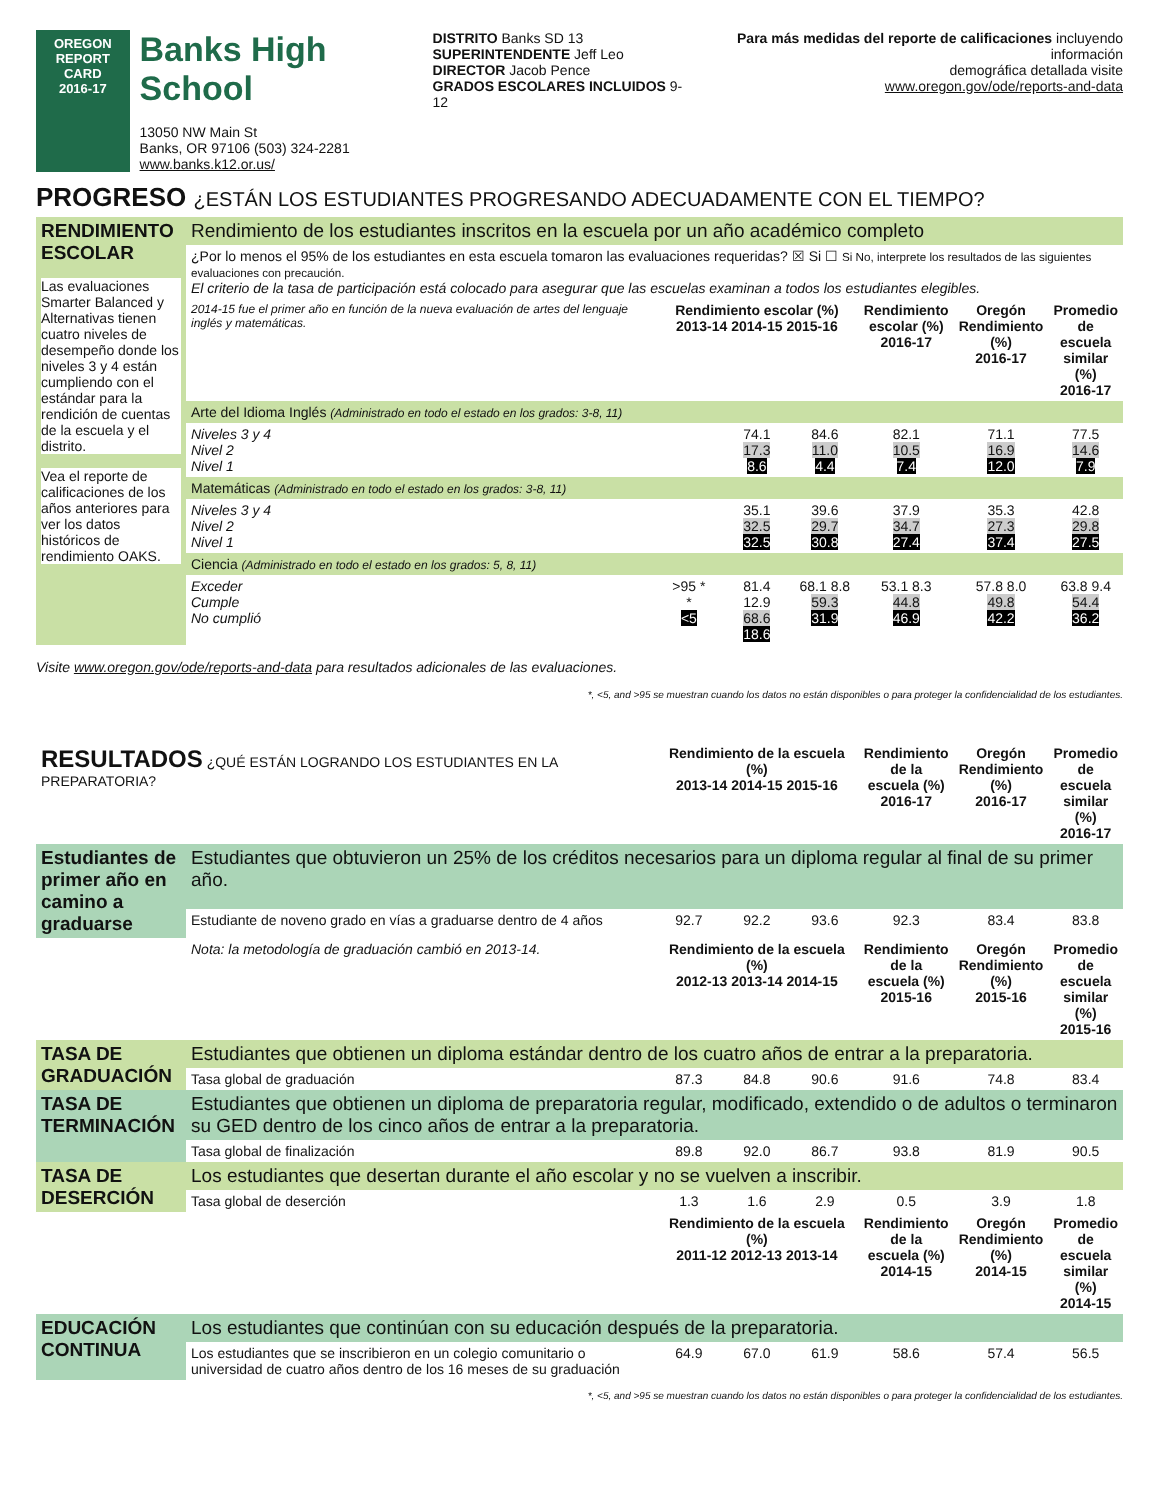OREGON
REPORT CARD
2016-17
Banks High School
13050 NW Main St
Banks, OR 97106 (503) 324-2281
www.banks.k12.or.us/
DISTRITO Banks SD 13
SUPERINTENDENTE Jeff Leo
DIRECTOR Jacob Pence
GRADOS ESCOLARES INCLUIDOS 9-12
Para más medidas del reporte de calificaciones incluyendo información
demográfica detallada visite
www.oregon.gov/ode/reports-and-data
PROGRESO ¿ESTÁN LOS ESTUDIANTES PROGRESANDO ADECUADAMENTE CON EL TIEMPO?
| RENDIMIENTO ESCOLAR Las evaluaciones Smarter Balanced y Alternativas tienen cuatro niveles de desempeño donde los niveles 3 y 4 están cumpliendo con el estándar para la rendición de cuentas de la escuela y el distrito. Vea el reporte de calificaciones de los años anteriores para ver los datos históricos de rendimiento OAKS. | Rendimiento de los estudiantes inscritos en la escuela por un año académico completo | | | | | | |
| | ¿Por lo menos el 95% de los estudiantes en esta escuela tomaron las evaluaciones requeridas? ☒ Si ☐ Si No, interprete los resultados de las siguientes evaluaciones con precaución. El criterio de la tasa de participación está colocado para asegurar que las escuelas examinan a todos los estudiantes elegibles. | | | | | | |
| | 2014-15 fue el primer año en función de la nueva evaluación de artes del lenguaje inglés y matemáticas. | Rendimiento escolar (%) 2013-14 2014-15 2015-16 | | | Rendimiento escolar (%) 2016-17 | Oregón Rendimiento (%) 2016-17 | Promedio de escuela similar (%) 2016-17 |
| | Arte del Idioma Inglés (Administrado en todo el estado en los grados: 3-8, 11) | | | | | | |
| | Niveles 3 y 4 Nivel 2 Nivel 1 | | 74.1 17.3 8.6 | 84.6 11.0 4.4 | 82.1 10.5 7.4 | 71.1 16.9 12.0 | 77.5 14.6 7.9 |
| | Matemáticas (Administrado en todo el estado en los grados: 3-8, 11) | | | | | | |
| | Niveles 3 y 4 Nivel 2 Nivel 1 | | 35.1 32.5 32.5 | 39.6 29.7 30.8 | 37.9 34.7 27.4 | 35.3 27.3 37.4 | 42.8 29.8 27.5 |
| | Ciencia (Administrado en todo el estado en los grados: 5, 8, 11) | | | | | | |
| | Exceder Cumple No cumplió | >95 * * <5 | 81.4 12.9 68.6 18.6 | 68.1 8.8 59.3 31.9 | 53.1 8.3 44.8 46.9 | 57.8 8.0 49.8 42.2 | 63.8 9.4 54.4 36.2 |
Visite www.oregon.gov/ode/reports-and-data para resultados adicionales de las evaluaciones.
*, <5, and >95 se muestran cuando los datos no están disponibles o para proteger la confidencialidad de los estudiantes.
| RESULTADOS ¿QUÉ ESTÁN LOGRANDO LOS ESTUDIANTES EN LA PREPARATORIA? | | Rendimiento de la escuela (%) 2013-14 2014-15 2015-16 | | | Rendimiento de la escuela (%) 2016-17 | Oregón Rendimiento (%) 2016-17 | Promedio de escuela similar (%) 2016-17 |
| --- | --- | --- | --- | --- | --- | --- | --- |
| Estudiantes de primer año en camino a graduarse | Estudiantes que obtuvieron un 25% de los créditos necesarios para un diploma regular al final de su primer año. | | | | | | |
| | Estudiante de noveno grado en vías a graduarse dentro de 4 años | 92.7 | 92.2 | 93.6 | 92.3 | 83.4 | 83.8 |
| | Nota: la metodología de graduación cambió en 2013-14. | Rendimiento de la escuela (%) 2012-13 2013-14 2014-15 | | | Rendimiento de la escuela (%) 2015-16 | Oregón Rendimiento (%) 2015-16 | Promedio de escuela similar (%) 2015-16 |
| TASA DE GRADUACIÓN | Estudiantes que obtienen un diploma estándar dentro de los cuatro años de entrar a la preparatoria. | | | | | | |
| | Tasa global de graduación | 87.3 | 84.8 | 90.6 | 91.6 | 74.8 | 83.4 |
| TASA DE TERMINACIÓN | Estudiantes que obtienen un diploma de preparatoria regular, modificado, extendido o de adultos o terminaron su GED dentro de los cinco años de entrar a la preparatoria. | | | | | | |
| | Tasa global de finalización | 89.8 | 92.0 | 86.7 | 93.8 | 81.9 | 90.5 |
| TASA DE DESERCIÓN | Los estudiantes que desertan durante el año escolar y no se vuelven a inscribir. | | | | | | |
| | Tasa global de deserción | 1.3 | 1.6 | 2.9 | 0.5 | 3.9 | 1.8 |
| | | Rendimiento de la escuela (%) 2011-12 2012-13 2013-14 | | | Rendimiento de la escuela (%) 2014-15 | Oregón Rendimiento (%) 2014-15 | Promedio de escuela similar (%) 2014-15 |
| EDUCACIÓN CONTINUA | Los estudiantes que continúan con su educación después de la preparatoria. | | | | | | |
| | Los estudiantes que se inscribieron en un colegio comunitario o universidad de cuatro años dentro de los 16 meses de su graduación | 64.9 | 67.0 | 61.9 | 58.6 | 57.4 | 56.5 |
*, <5, and >95 se muestran cuando los datos no están disponibles o para proteger la confidencialidad de los estudiantes.